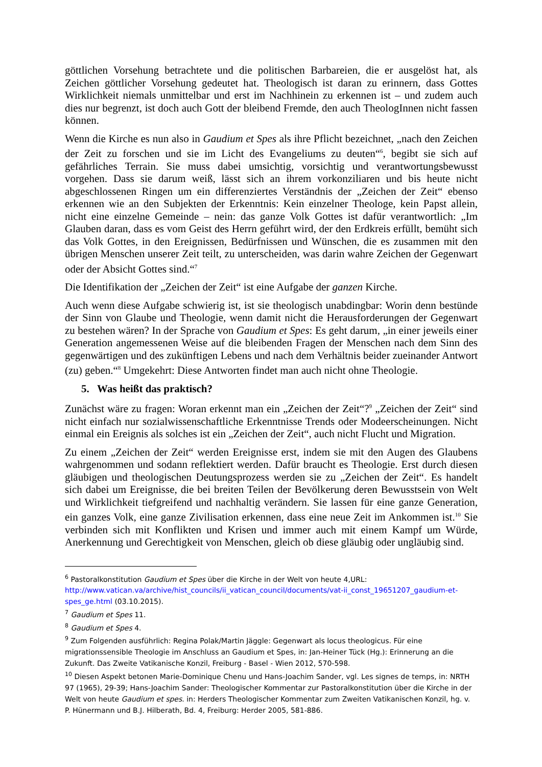göttlichen Vorsehung betrachtete und die politischen Barbareien, die er ausgelöst hat, als Zeichen göttlicher Vorsehung gedeutet hat. Theologisch ist daran zu erinnern, dass Gottes Wirklichkeit niemals unmittelbar und erst im Nachhinein zu erkennen ist – und zudem auch dies nur begrenzt, ist doch auch Gott der bleibend Fremde, den auch TheologInnen nicht fassen können.
Wenn die Kirche es nun also in Gaudium et Spes als ihre Pflicht bezeichnet, „nach den Zeichen der Zeit zu forschen und sie im Licht des Evangeliums zu deuten“<sup>6</sup>, begibt sie sich auf gefährliches Terrain. Sie muss dabei umsichtig, vorsichtig und verantwortungsbewusst vorgehen. Dass sie darum weiß, lässt sich an ihrem vorkonziliaren und bis heute nicht abgeschlossenen Ringen um ein differenziertes Verständnis der „Zeichen der Zeit“ ebenso erkennen wie an den Subjekten der Erkenntnis: Kein einzelner Theologe, kein Papst allein, nicht eine einzelne Gemeinde – nein: das ganze Volk Gottes ist dafür verantwortlich: „Im Glauben daran, dass es vom Geist des Herrn geführt wird, der den Erdkreis erfüllt, bemüht sich das Volk Gottes, in den Ereignissen, Bedürfnissen und Wünschen, die es zusammen mit den übrigen Menschen unserer Zeit teilt, zu unterscheiden, was darin wahre Zeichen der Gegenwart oder der Absicht Gottes sind.“<sup>7</sup>
Die Identifikation der „Zeichen der Zeit“ ist eine Aufgabe der ganzen Kirche.
Auch wenn diese Aufgabe schwierig ist, ist sie theologisch unabdingbar: Worin denn bestünde der Sinn von Glaube und Theologie, wenn damit nicht die Herausforderungen der Gegenwart zu bestehen wären? In der Sprache von Gaudium et Spes: Es geht darum, „in einer jeweils einer Generation angemessenen Weise auf die bleibenden Fragen der Menschen nach dem Sinn des gegenwärtigen und des zukünftigen Lebens und nach dem Verhältnis beider zueinander Antwort (zu) geben.“<sup>8</sup> Umgekehrt: Diese Antworten findet man auch nicht ohne Theologie.
5. Was heißt das praktisch?
Zunächst wäre zu fragen: Woran erkennt man ein „Zeichen der Zeit“?<sup>9</sup> „Zeichen der Zeit“ sind nicht einfach nur sozialwissenschaftliche Erkenntnisse Trends oder Modeerscheinungen. Nicht einmal ein Ereignis als solches ist ein „Zeichen der Zeit“, auch nicht Flucht und Migration.
Zu einem „Zeichen der Zeit“ werden Ereignisse erst, indem sie mit den Augen des Glaubens wahrgenommen und sodann reflektiert werden. Dafür braucht es Theologie. Erst durch diesen gläubigen und theologischen Deutungsprozess werden sie zu „Zeichen der Zeit“. Es handelt sich dabei um Ereignisse, die bei breiten Teilen der Bevölkerung deren Bewusstsein von Welt und Wirklichkeit tiefgreifend und nachhaltig verändern. Sie lassen für eine ganze Generation, ein ganzes Volk, eine ganze Zivilisation erkennen, dass eine neue Zeit im Ankommen ist.<sup>10</sup> Sie verbinden sich mit Konflikten und Krisen und immer auch mit einem Kampf um Würde, Anerkennung und Gerechtigkeit von Menschen, gleich ob diese gläubig oder ungläubig sind.
<sup>6</sup> Pastoralkonstitution Gaudium et Spes über die Kirche in der Welt von heute 4,URL: http://www.vatican.va/archive/hist_councils/ii_vatican_council/documents/vat-ii_const_19651207_gaudium-et-spes_ge.html (03.10.2015).
<sup>7</sup> Gaudium et Spes 11.
<sup>8</sup> Gaudium et Spes 4.
<sup>9</sup> Zum Folgenden ausführlich: Regina Polak/Martin Jäggle: Gegenwart als locus theologicus. Für eine migrationssensible Theologie im Anschluss an Gaudium et Spes, in: Jan-Heiner Tück (Hg.): Erinnerung an die Zukunft. Das Zweite Vatikanische Konzil, Freiburg - Basel - Wien 2012, 570-598.
<sup>10</sup> Diesen Aspekt betonen Marie-Dominique Chenu und Hans-Joachim Sander, vgl. Les signes de temps, in: NRTH 97 (1965), 29-39; Hans-Joachim Sander: Theologischer Kommentar zur Pastoralkonstitution über die Kirche in der Welt von heute Gaudium et spes. in: Herders Theologischer Kommentar zum Zweiten Vatikanischen Konzil, hg. v. P. Hünermann und B.J. Hilberath, Bd. 4, Freiburg: Herder 2005, 581-886.